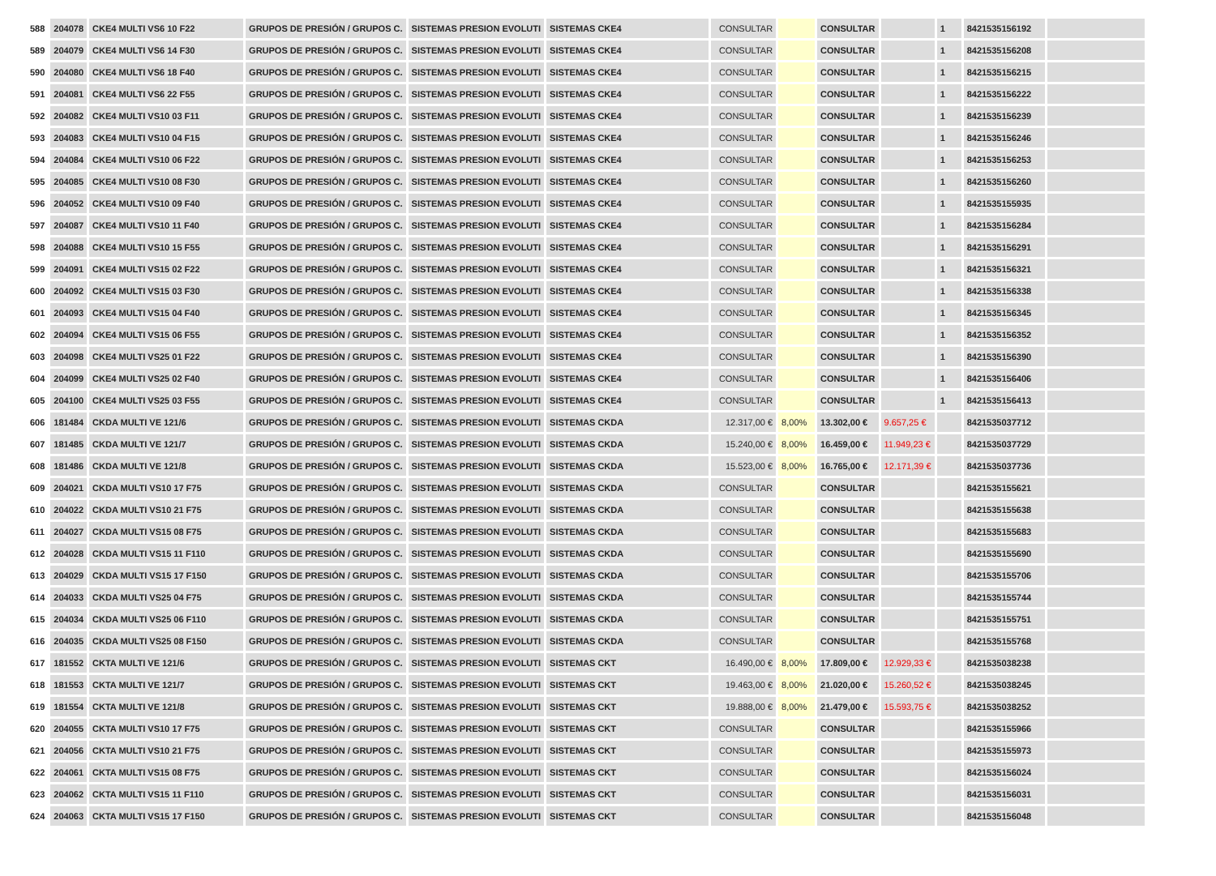| 588 | 204078 | CKE4 MULTI VS6 10 F22 | GRUPOS DE PRESIÓN / GRUPOS C. | SISTEMAS PRESION EVOLUTI | SISTEMAS CKE4 | CONSULTAR | | CONSULTAR | | 1 | 8421535156192 | |
| 589 | 204079 | CKE4 MULTI VS6 14 F30 | GRUPOS DE PRESIÓN / GRUPOS C. | SISTEMAS PRESION EVOLUTI | SISTEMAS CKE4 | CONSULTAR | | CONSULTAR | | 1 | 8421535156208 | |
| 590 | 204080 | CKE4 MULTI VS6 18 F40 | GRUPOS DE PRESIÓN / GRUPOS C. | SISTEMAS PRESION EVOLUTI | SISTEMAS CKE4 | CONSULTAR | | CONSULTAR | | 1 | 8421535156215 | |
| 591 | 204081 | CKE4 MULTI VS6 22 F55 | GRUPOS DE PRESIÓN / GRUPOS C. | SISTEMAS PRESION EVOLUTI | SISTEMAS CKE4 | CONSULTAR | | CONSULTAR | | 1 | 8421535156222 | |
| 592 | 204082 | CKE4 MULTI VS10 03 F11 | GRUPOS DE PRESIÓN / GRUPOS C. | SISTEMAS PRESION EVOLUTI | SISTEMAS CKE4 | CONSULTAR | | CONSULTAR | | 1 | 8421535156239 | |
| 593 | 204083 | CKE4 MULTI VS10 04 F15 | GRUPOS DE PRESIÓN / GRUPOS C. | SISTEMAS PRESION EVOLUTI | SISTEMAS CKE4 | CONSULTAR | | CONSULTAR | | 1 | 8421535156246 | |
| 594 | 204084 | CKE4 MULTI VS10 06 F22 | GRUPOS DE PRESIÓN / GRUPOS C. | SISTEMAS PRESION EVOLUTI | SISTEMAS CKE4 | CONSULTAR | | CONSULTAR | | 1 | 8421535156253 | |
| 595 | 204085 | CKE4 MULTI VS10 08 F30 | GRUPOS DE PRESIÓN / GRUPOS C. | SISTEMAS PRESION EVOLUTI | SISTEMAS CKE4 | CONSULTAR | | CONSULTAR | | 1 | 8421535156260 | |
| 596 | 204052 | CKE4 MULTI VS10 09 F40 | GRUPOS DE PRESIÓN / GRUPOS C. | SISTEMAS PRESION EVOLUTI | SISTEMAS CKE4 | CONSULTAR | | CONSULTAR | | 1 | 8421535155935 | |
| 597 | 204087 | CKE4 MULTI VS10 11 F40 | GRUPOS DE PRESIÓN / GRUPOS C. | SISTEMAS PRESION EVOLUTI | SISTEMAS CKE4 | CONSULTAR | | CONSULTAR | | 1 | 8421535156284 | |
| 598 | 204088 | CKE4 MULTI VS10 15 F55 | GRUPOS DE PRESIÓN / GRUPOS C. | SISTEMAS PRESION EVOLUTI | SISTEMAS CKE4 | CONSULTAR | | CONSULTAR | | 1 | 8421535156291 | |
| 599 | 204091 | CKE4 MULTI VS15 02 F22 | GRUPOS DE PRESIÓN / GRUPOS C. | SISTEMAS PRESION EVOLUTI | SISTEMAS CKE4 | CONSULTAR | | CONSULTAR | | 1 | 8421535156321 | |
| 600 | 204092 | CKE4 MULTI VS15 03 F30 | GRUPOS DE PRESIÓN / GRUPOS C. | SISTEMAS PRESION EVOLUTI | SISTEMAS CKE4 | CONSULTAR | | CONSULTAR | | 1 | 8421535156338 | |
| 601 | 204093 | CKE4 MULTI VS15 04 F40 | GRUPOS DE PRESIÓN / GRUPOS C. | SISTEMAS PRESION EVOLUTI | SISTEMAS CKE4 | CONSULTAR | | CONSULTAR | | 1 | 8421535156345 | |
| 602 | 204094 | CKE4 MULTI VS15 06 F55 | GRUPOS DE PRESIÓN / GRUPOS C. | SISTEMAS PRESION EVOLUTI | SISTEMAS CKE4 | CONSULTAR | | CONSULTAR | | 1 | 8421535156352 | |
| 603 | 204098 | CKE4 MULTI VS25 01 F22 | GRUPOS DE PRESIÓN / GRUPOS C. | SISTEMAS PRESION EVOLUTI | SISTEMAS CKE4 | CONSULTAR | | CONSULTAR | | 1 | 8421535156390 | |
| 604 | 204099 | CKE4 MULTI VS25 02 F40 | GRUPOS DE PRESIÓN / GRUPOS C. | SISTEMAS PRESION EVOLUTI | SISTEMAS CKE4 | CONSULTAR | | CONSULTAR | | 1 | 8421535156406 | |
| 605 | 204100 | CKE4 MULTI VS25 03 F55 | GRUPOS DE PRESIÓN / GRUPOS C. | SISTEMAS PRESION EVOLUTI | SISTEMAS CKE4 | CONSULTAR | | CONSULTAR | | 1 | 8421535156413 | |
| 606 | 181484 | CKDA MULTI VE 121/6 | GRUPOS DE PRESIÓN / GRUPOS C. | SISTEMAS PRESION EVOLUTI | SISTEMAS CKDA | 12.317,00 € | 8,00% | 13.302,00 € | 9.657,25 € | | 8421535037712 | |
| 607 | 181485 | CKDA MULTI VE 121/7 | GRUPOS DE PRESIÓN / GRUPOS C. | SISTEMAS PRESION EVOLUTI | SISTEMAS CKDA | 15.240,00 € | 8,00% | 16.459,00 € | 11.949,23 € | | 8421535037729 | |
| 608 | 181486 | CKDA MULTI VE 121/8 | GRUPOS DE PRESIÓN / GRUPOS C. | SISTEMAS PRESION EVOLUTI | SISTEMAS CKDA | 15.523,00 € | 8,00% | 16.765,00 € | 12.171,39 € | | 8421535037736 | |
| 609 | 204021 | CKDA MULTI VS10 17 F75 | GRUPOS DE PRESIÓN / GRUPOS C. | SISTEMAS PRESION EVOLUTI | SISTEMAS CKDA | CONSULTAR | | CONSULTAR | | | 8421535155621 | |
| 610 | 204022 | CKDA MULTI VS10 21 F75 | GRUPOS DE PRESIÓN / GRUPOS C. | SISTEMAS PRESION EVOLUTI | SISTEMAS CKDA | CONSULTAR | | CONSULTAR | | | 8421535155638 | |
| 611 | 204027 | CKDA MULTI VS15 08 F75 | GRUPOS DE PRESIÓN / GRUPOS C. | SISTEMAS PRESION EVOLUTI | SISTEMAS CKDA | CONSULTAR | | CONSULTAR | | | 8421535155683 | |
| 612 | 204028 | CKDA MULTI VS15 11 F110 | GRUPOS DE PRESIÓN / GRUPOS C. | SISTEMAS PRESION EVOLUTI | SISTEMAS CKDA | CONSULTAR | | CONSULTAR | | | 8421535155690 | |
| 613 | 204029 | CKDA MULTI VS15 17 F150 | GRUPOS DE PRESIÓN / GRUPOS C. | SISTEMAS PRESION EVOLUTI | SISTEMAS CKDA | CONSULTAR | | CONSULTAR | | | 8421535155706 | |
| 614 | 204033 | CKDA MULTI VS25 04 F75 | GRUPOS DE PRESIÓN / GRUPOS C. | SISTEMAS PRESION EVOLUTI | SISTEMAS CKDA | CONSULTAR | | CONSULTAR | | | 8421535155744 | |
| 615 | 204034 | CKDA MULTI VS25 06 F110 | GRUPOS DE PRESIÓN / GRUPOS C. | SISTEMAS PRESION EVOLUTI | SISTEMAS CKDA | CONSULTAR | | CONSULTAR | | | 8421535155751 | |
| 616 | 204035 | CKDA MULTI VS25 08 F150 | GRUPOS DE PRESIÓN / GRUPOS C. | SISTEMAS PRESION EVOLUTI | SISTEMAS CKDA | CONSULTAR | | CONSULTAR | | | 8421535155768 | |
| 617 | 181552 | CKTA MULTI VE 121/6 | GRUPOS DE PRESIÓN / GRUPOS C. | SISTEMAS PRESION EVOLUTI | SISTEMAS CKT | 16.490,00 € | 8,00% | 17.809,00 € | 12.929,33 € | | 8421535038238 | |
| 618 | 181553 | CKTA MULTI VE 121/7 | GRUPOS DE PRESIÓN / GRUPOS C. | SISTEMAS PRESION EVOLUTI | SISTEMAS CKT | 19.463,00 € | 8,00% | 21.020,00 € | 15.260,52 € | | 8421535038245 | |
| 619 | 181554 | CKTA MULTI VE 121/8 | GRUPOS DE PRESIÓN / GRUPOS C. | SISTEMAS PRESION EVOLUTI | SISTEMAS CKT | 19.888,00 € | 8,00% | 21.479,00 € | 15.593,75 € | | 8421535038252 | |
| 620 | 204055 | CKTA MULTI VS10 17 F75 | GRUPOS DE PRESIÓN / GRUPOS C. | SISTEMAS PRESION EVOLUTI | SISTEMAS CKT | CONSULTAR | | CONSULTAR | | | 8421535155966 | |
| 621 | 204056 | CKTA MULTI VS10 21 F75 | GRUPOS DE PRESIÓN / GRUPOS C. | SISTEMAS PRESION EVOLUTI | SISTEMAS CKT | CONSULTAR | | CONSULTAR | | | 8421535155973 | |
| 622 | 204061 | CKTA MULTI VS15 08 F75 | GRUPOS DE PRESIÓN / GRUPOS C. | SISTEMAS PRESION EVOLUTI | SISTEMAS CKT | CONSULTAR | | CONSULTAR | | | 8421535156024 | |
| 623 | 204062 | CKTA MULTI VS15 11 F110 | GRUPOS DE PRESIÓN / GRUPOS C. | SISTEMAS PRESION EVOLUTI | SISTEMAS CKT | CONSULTAR | | CONSULTAR | | | 8421535156031 | |
| 624 | 204063 | CKTA MULTI VS15 17 F150 | GRUPOS DE PRESIÓN / GRUPOS C. | SISTEMAS PRESION EVOLUTI | SISTEMAS CKT | CONSULTAR | | CONSULTAR | | | 8421535156048 | |